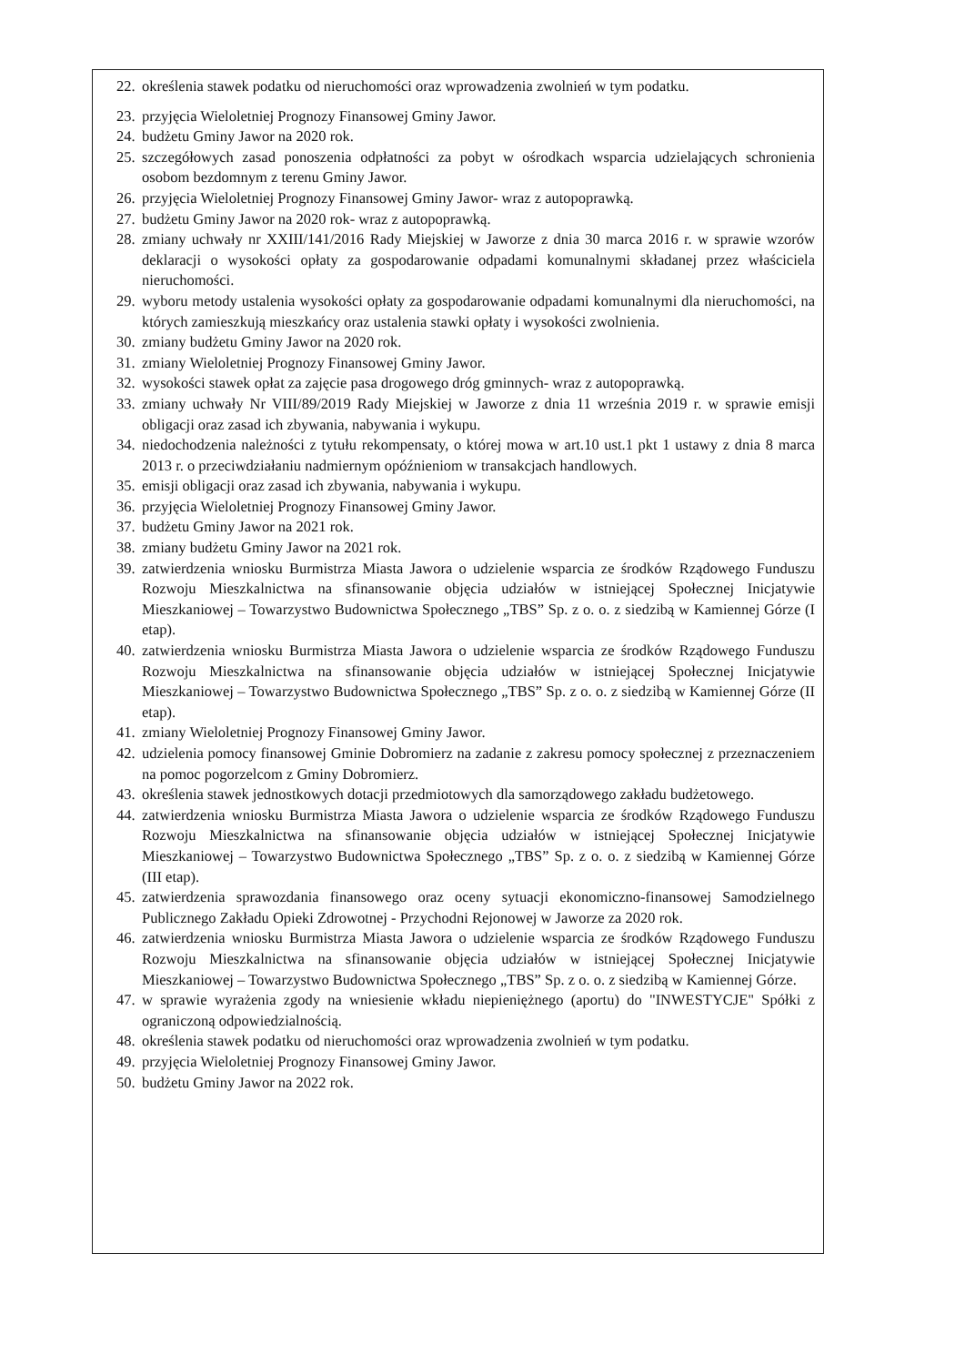22. określenia stawek podatku od nieruchomości oraz wprowadzenia zwolnień w tym podatku.
23. przyjęcia Wieloletniej Prognozy Finansowej Gminy Jawor.
24. budżetu Gminy Jawor na 2020 rok.
25. szczegółowych zasad ponoszenia odpłatności za pobyt w ośrodkach wsparcia udzielających schronienia osobom bezdomnym z terenu Gminy Jawor.
26. przyjęcia Wieloletniej Prognozy Finansowej Gminy Jawor- wraz z autopoprawką.
27. budżetu Gminy Jawor na 2020 rok- wraz z autopoprawką.
28. zmiany uchwały nr XXIII/141/2016 Rady Miejskiej w Jaworze z dnia 30 marca 2016 r. w sprawie wzorów deklaracji o wysokości opłaty za gospodarowanie odpadami komunalnymi składanej przez właściciela nieruchomości.
29. wyboru metody ustalenia wysokości opłaty za gospodarowanie odpadami komunalnymi dla nieruchomości, na których zamieszkują mieszkańcy oraz ustalenia stawki opłaty i wysokości zwolnienia.
30. zmiany budżetu Gminy Jawor na 2020 rok.
31. zmiany Wieloletniej Prognozy Finansowej Gminy Jawor.
32. wysokości stawek opłat za zajęcie pasa drogowego dróg gminnych- wraz z autopoprawką.
33. zmiany uchwały Nr VIII/89/2019 Rady Miejskiej w Jaworze z dnia 11 września 2019 r. w sprawie emisji obligacji oraz zasad ich zbywania, nabywania i wykupu.
34. niedochodzenia należności z tytułu rekompensaty, o której mowa w art.10 ust.1 pkt 1 ustawy z dnia 8 marca 2013 r. o przeciwdziałaniu nadmiernym opóźnieniom w transakcjach handlowych.
35. emisji obligacji oraz zasad ich zbywania, nabywania i wykupu.
36. przyjęcia Wieloletniej Prognozy Finansowej Gminy Jawor.
37. budżetu Gminy Jawor na 2021 rok.
38. zmiany budżetu Gminy Jawor na 2021 rok.
39. zatwierdzenia wniosku Burmistrza Miasta Jawora o udzielenie wsparcia ze środków Rządowego Funduszu Rozwoju Mieszkalnictwa na sfinansowanie objęcia udziałów w istniejącej Społecznej Inicjatywie Mieszkaniowej – Towarzystwo Budownictwa Społecznego „TBS” Sp. z o. o. z siedzibą w Kamiennej Górze (I etap).
40. zatwierdzenia wniosku Burmistrza Miasta Jawora o udzielenie wsparcia ze środków Rządowego Funduszu Rozwoju Mieszkalnictwa na sfinansowanie objęcia udziałów w istniejącej Społecznej Inicjatywie Mieszkaniowej – Towarzystwo Budownictwa Społecznego „TBS” Sp. z o. o. z siedzibą w Kamiennej Górze (II etap).
41. zmiany Wieloletniej Prognozy Finansowej Gminy Jawor.
42. udzielenia pomocy finansowej Gminie Dobromierz na zadanie z zakresu pomocy społecznej z przeznaczeniem na pomoc pogorzelcom z Gminy Dobromierz.
43. określenia stawek jednostkowych dotacji przedmiotowych dla samorządowego zakładu budżetowego.
44. zatwierdzenia wniosku Burmistrza Miasta Jawora o udzielenie wsparcia ze środków Rządowego Funduszu Rozwoju Mieszkalnictwa na sfinansowanie objęcia udziałów w istniejącej Społecznej Inicjatywie Mieszkaniowej – Towarzystwo Budownictwa Społecznego „TBS” Sp. z o. o. z siedzibą w Kamiennej Górze (III etap).
45. zatwierdzenia sprawozdania finansowego oraz oceny sytuacji ekonomiczno-finansowej Samodzielnego Publicznego Zakładu Opieki Zdrowotnej - Przychodni Rejonowej w Jaworze za 2020 rok.
46. zatwierdzenia wniosku Burmistrza Miasta Jawora o udzielenie wsparcia ze środków Rządowego Funduszu Rozwoju Mieszkalnictwa na sfinansowanie objęcia udziałów w istniejącej Społecznej Inicjatywie Mieszkaniowej – Towarzystwo Budownictwa Społecznego „TBS” Sp. z o. o. z siedzibą w Kamiennej Górze.
47. w sprawie wyrażenia zgody na wniesienie wkładu niepieniężnego (aportu) do "INWESTYCJE" Spółki z ograniczoną odpowiedzialnością.
48. określenia stawek podatku od nieruchomości oraz wprowadzenia zwolnień w tym podatku.
49. przyjęcia Wieloletniej Prognozy Finansowej Gminy Jawor.
50. budżetu Gminy Jawor na 2022 rok.